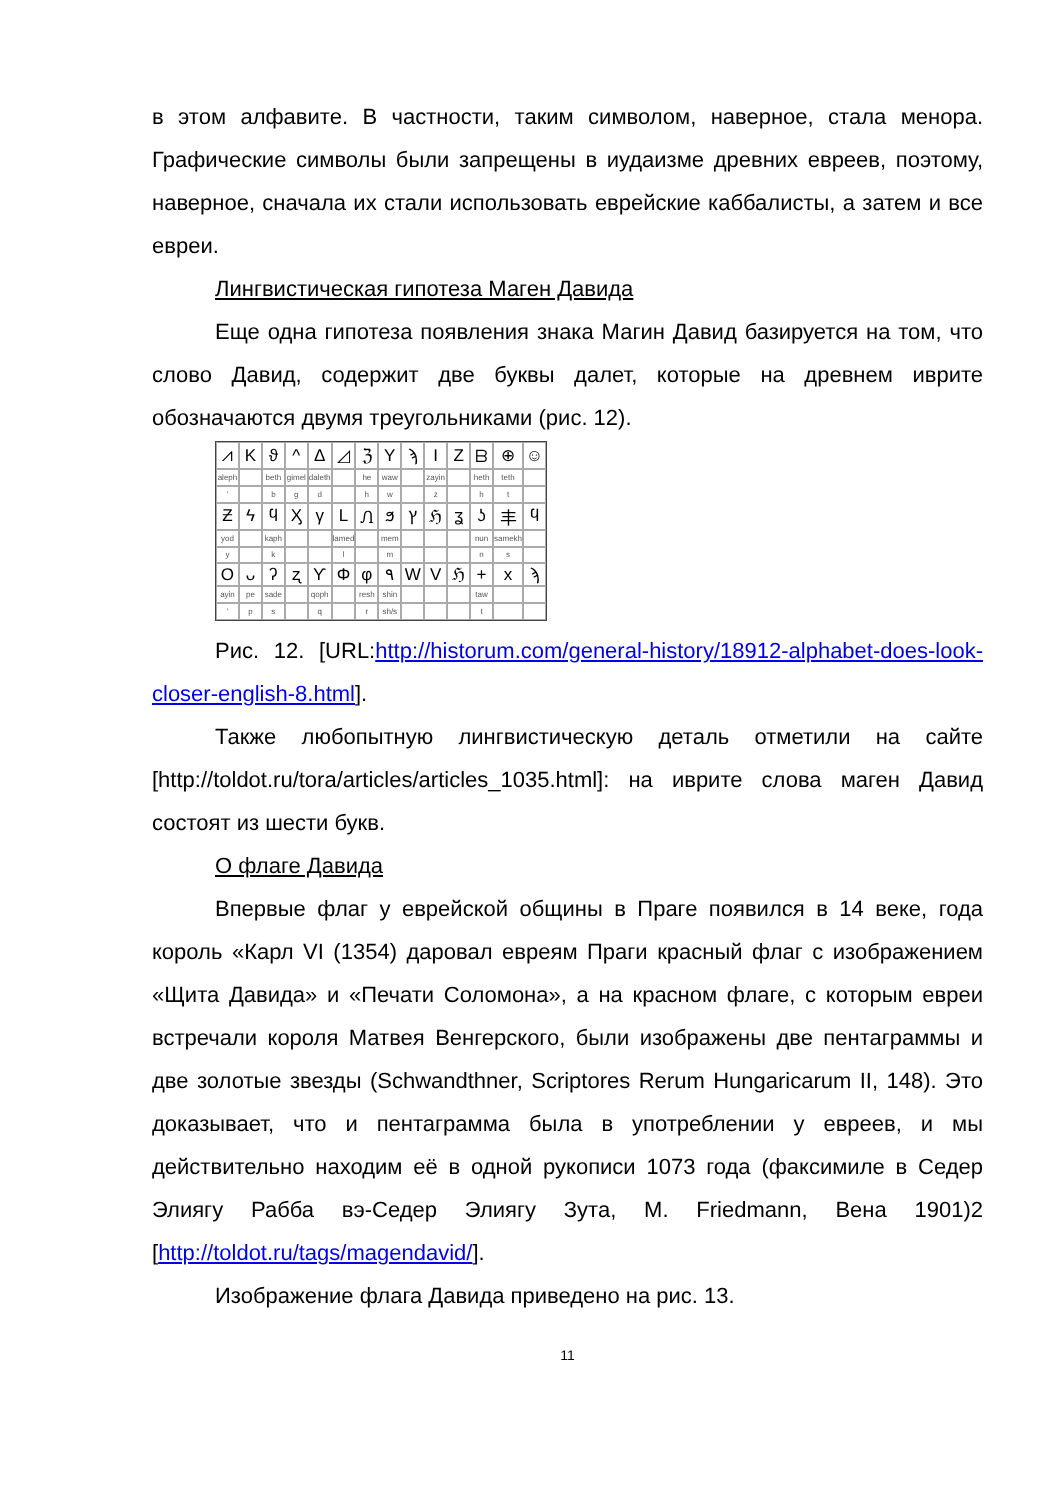в этом алфавите. В частности, таким символом, наверное, стала менора. Графические символы были запрещены в иудаизме древних евреев, поэтому, наверное, сначала их стали использовать еврейские каббалисты, а затем и все евреи.
Лингвистическая гипотеза Маген Давида
Еще одна гипотеза появления знака Магин Давид базируется на том, что слово Давид, содержит две буквы далет, которые на древнем иврите обозначаются двумя треугольниками (рис. 12).
⩘
K
ϑ
^
Δ
◿
ℨ
Y
ϡ
I
Z
ᗷ
⊕
☺
aleph
beth
gimel
daleth
he
waw
zayin
heth
teth
'
b
g
d
h
w
z
h
t
Ƶ
ϟ
ϥ
Ӽ
γ
L
Ꮑ
ϧ
ץ
ℌ
ʓ
ʖ
丰
ϥ
yod
kaph
lamed
mem
nun
samekh
y
k
l
m
n
s
O
ᴗ
ʔ
ʐ
ϒ
Φ
φ
٩
W
V
ℌ
+
x
ϡ
ayin
pe
sade
qoph
resh
shin
taw
'
p
s
q
r
sh/s
t
Рис. 12. [URL:http://historum.com/general-history/18912-alphabet-does-look-closer-english-8.html].
Также любопытную лингвистическую деталь отметили на сайте [http://toldot.ru/tora/articles/articles_1035.html]: на иврите слова маген Давид состоят из шести букв.
О флаге Давида
Впервые флаг у еврейской общины в Праге появился в 14 веке, года король «Карл VI (1354) даровал евреям Праги красный флаг с изображением «Щита Давида» и «Печати Соломона», а на красном флаге, с которым евреи встречали короля Матвея Венгерского, были изображены две пентаграммы и две золотые звезды (Schwandthner, Scriptores Rerum Hungaricarum II, 148). Это доказывает, что и пентаграмма была в употреблении у евреев, и мы действительно находим её в одной рукописи 1073 года (факсимиле в Седер Элиягу Рабба вэ-Седер Элиягу Зута, M. Friedmann, Вена 1901)2 [http://toldot.ru/tags/magendavid/].
Изображение флага Давида приведено на рис. 13.
11